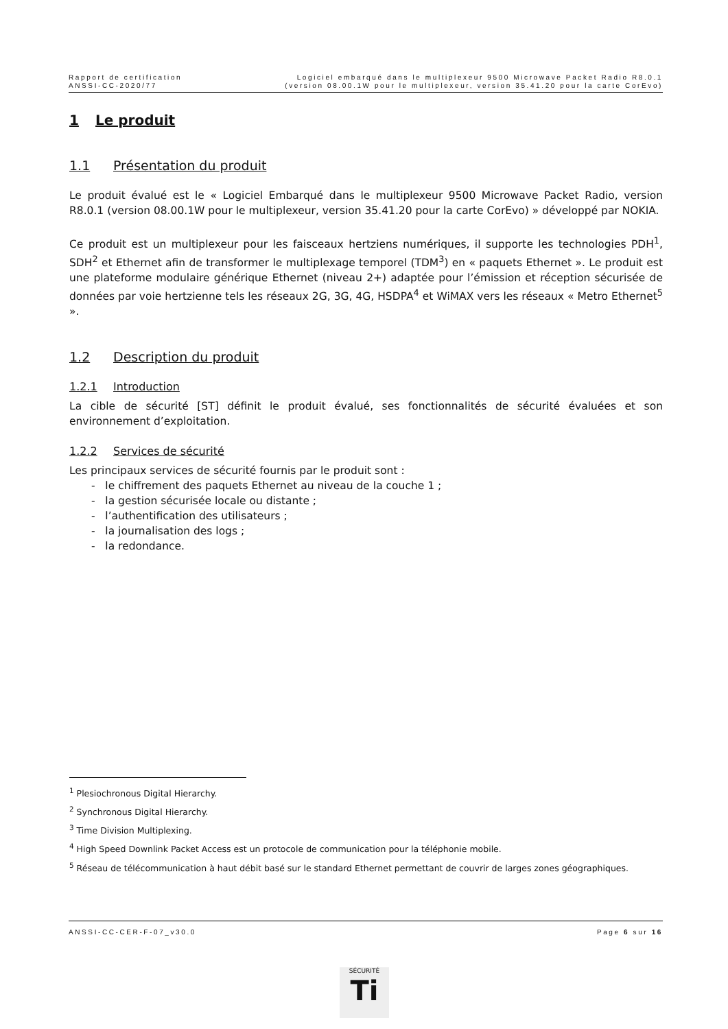Rapport de certification
ANSSI-CC-2020/77
Logiciel embarqué dans le multiplexeur 9500 Microwave Packet Radio R8.0.1
(version 08.00.1W pour le multiplexeur, version 35.41.20 pour la carte CorEvo)
1 Le produit
1.1 Présentation du produit
Le produit évalué est le « Logiciel Embarqué dans le multiplexeur 9500 Microwave Packet Radio, version R8.0.1 (version 08.00.1W pour le multiplexeur, version 35.41.20 pour la carte CorEvo) » développé par NOKIA.
Ce produit est un multiplexeur pour les faisceaux hertziens numériques, il supporte les technologies PDH<sup>1</sup>, SDH<sup>2</sup> et Ethernet afin de transformer le multiplexage temporel (TDM<sup>3</sup>) en « paquets Ethernet ». Le produit est une plateforme modulaire générique Ethernet (niveau 2+) adaptée pour l’émission et réception sécurisée de données par voie hertzienne tels les réseaux 2G, 3G, 4G, HSDPA<sup>4</sup> et WiMAX vers les réseaux « Metro Ethernet<sup>5</sup> ».
1.2 Description du produit
1.2.1 Introduction
La cible de sécurité [ST] définit le produit évalué, ses fonctionnalités de sécurité évaluées et son environnement d’exploitation.
1.2.2 Services de sécurité
Les principaux services de sécurité fournis par le produit sont :
- le chiffrement des paquets Ethernet au niveau de la couche 1 ;
- la gestion sécurisée locale ou distante ;
- l’authentification des utilisateurs ;
- la journalisation des logs ;
- la redondance.
<sup>1</sup> Plesiochronous Digital Hierarchy.
<sup>2</sup> Synchronous Digital Hierarchy.
<sup>3</sup> Time Division Multiplexing.
<sup>4</sup> High Speed Downlink Packet Access est un protocole de communication pour la téléphonie mobile.
<sup>5</sup> Réseau de télécommunication à haut débit basé sur le standard Ethernet permettant de couvrir de larges zones géographiques.
ANSSI-CC-CER-F-07_v30.0 Page 6 sur 16
SÉCURITÉ
Ti